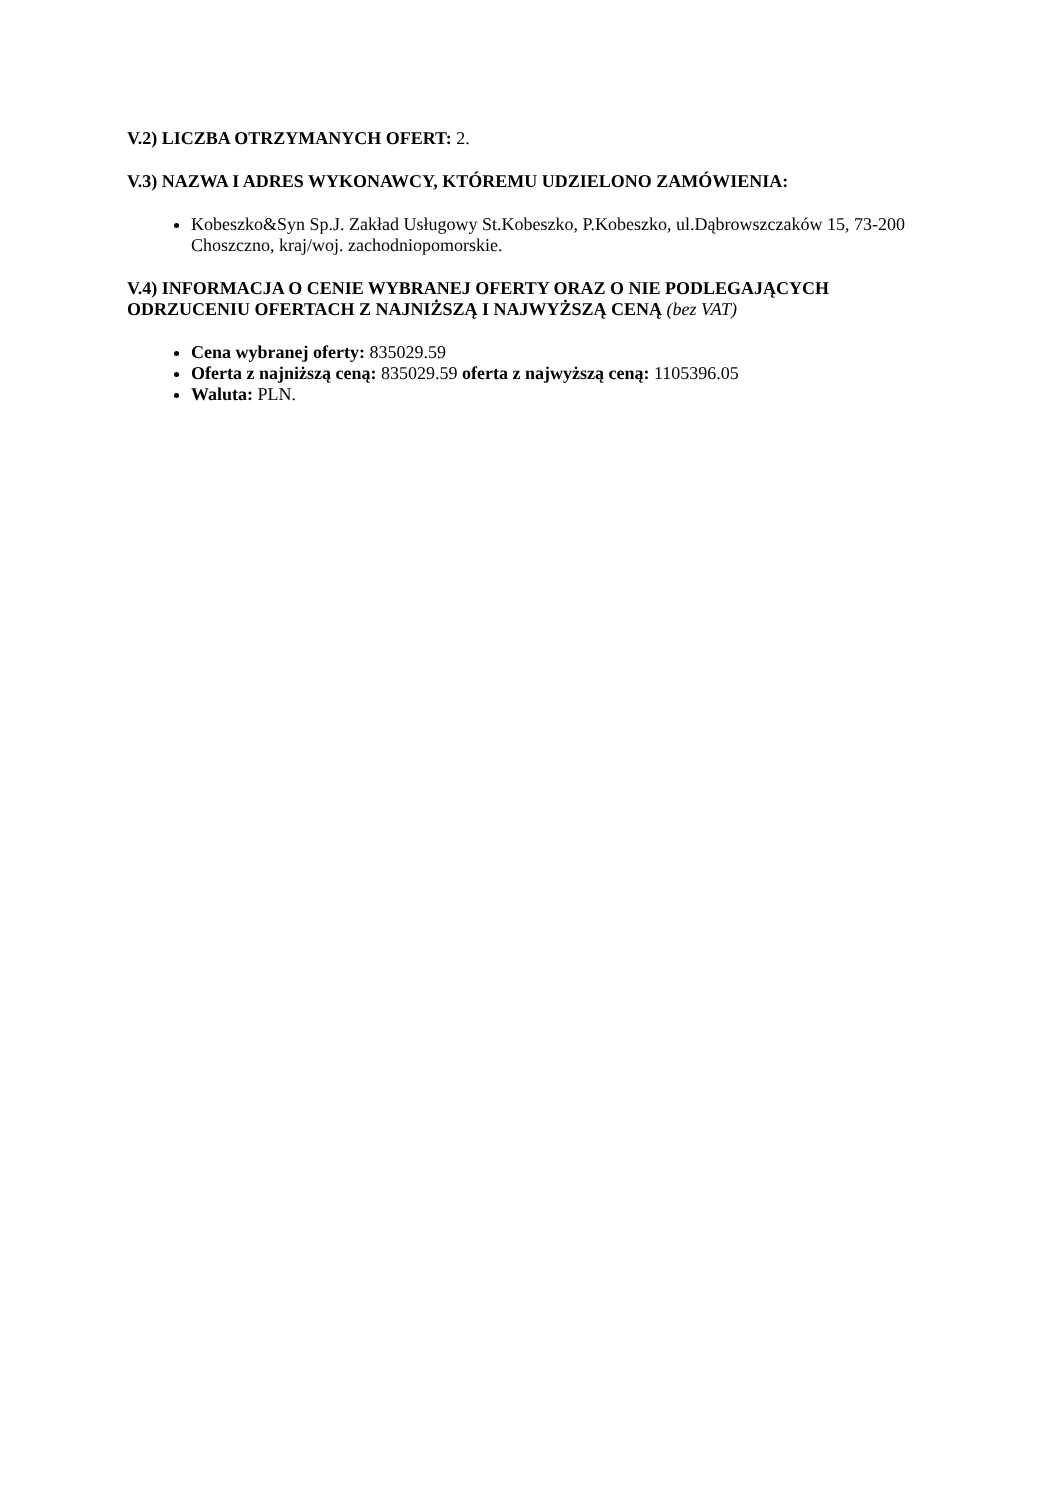V.2) LICZBA OTRZYMANYCH OFERT: 2.
V.3) NAZWA I ADRES WYKONAWCY, KTÓREMU UDZIELONO ZAMÓWIENIA:
Kobeszko&Syn Sp.J. Zakład Usługowy St.Kobeszko, P.Kobeszko, ul.Dąbrowszczaków 15, 73-200 Choszczno, kraj/woj. zachodniopomorskie.
V.4) INFORMACJA O CENIE WYBRANEJ OFERTY ORAZ O NIE PODLEGAJĄCYCH ODRZUCENIU OFERTACH Z NAJNIŻSZĄ I NAJWYŻSZĄ CENĄ (bez VAT)
Cena wybranej oferty: 835029.59
Oferta z najniższą ceną: 835029.59 oferta z najwyższą ceną: 1105396.05
Waluta: PLN.